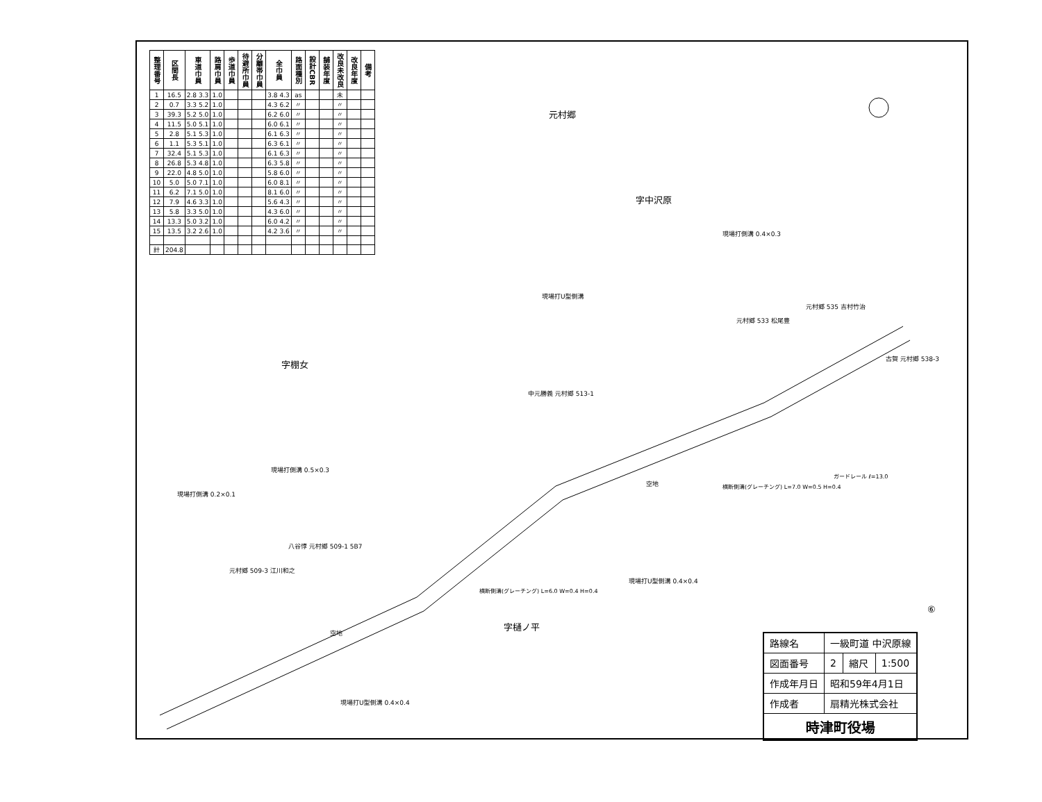| 整理番号 | 区間長 | 車道巾員 | 路肩巾員 | 歩道巾員 | 待避所巾員 | 分離帯巾員 | 全巾員 | 路面種別 | 設計CBR | 舗装年度 | 改良未改良 | 改良年度 | 備考 |
| --- | --- | --- | --- | --- | --- | --- | --- | --- | --- | --- | --- | --- | --- |
| 1 | 16.5 | 2.8 3.3 | 1.0 | | | | 3.8 4.3 | as | | | 未 | | |
| 2 | 0.7 | 3.3 5.2 | 1.0 | | | | 4.3 6.2 | 〃 | | | 〃 | | |
| 3 | 39.3 | 5.2 5.0 | 1.0 | | | | 6.2 6.0 | 〃 | | | 〃 | | |
| 4 | 11.5 | 5.0 5.1 | 1.0 | | | | 6.0 6.1 | 〃 | | | 〃 | | |
| 5 | 2.8 | 5.1 5.3 | 1.0 | | | | 6.1 6.3 | 〃 | | | 〃 | | |
| 6 | 1.1 | 5.3 5.1 | 1.0 | | | | 6.3 6.1 | 〃 | | | 〃 | | |
| 7 | 32.4 | 5.1 5.3 | 1.0 | | | | 6.1 6.3 | 〃 | | | 〃 | | |
| 8 | 26.8 | 5.3 4.8 | 1.0 | | | | 6.3 5.8 | 〃 | | | 〃 | | |
| 9 | 22.0 | 4.8 5.0 | 1.0 | | | | 5.8 6.0 | 〃 | | | 〃 | | |
| 10 | 5.0 | 5.0 7.1 | 1.0 | | | | 6.0 8.1 | 〃 | | | 〃 | | |
| 11 | 6.2 | 7.1 5.0 | 1.0 | | | | 8.1 6.0 | 〃 | | | 〃 | | |
| 12 | 7.9 | 4.6 3.3 | 1.0 | | | | 5.6 4.3 | 〃 | | | 〃 | | |
| 13 | 5.8 | 3.3 5.0 | 1.0 | | | | 4.3 6.0 | 〃 | | | 〃 | | |
| 14 | 13.3 | 5.0 3.2 | 1.0 | | | | 6.0 4.2 | 〃 | | | 〃 | | |
| 15 | 13.5 | 3.2 2.6 | 1.0 | | | | 4.2 3.6 | 〃 | | | 〃 | | |
| 計 | 204.8 | | | | | | | | | | | | |
元村郷
字中沢原
字棚女
現場打側溝 0.4×0.3
現場打U型側溝
元村郷 533 松尾豊
元村郷 535 吉村竹治
中元勝義 元村郷 513-1
古賀 元村郷 538-3
現場打側溝 0.5×0.3
現場打側溝 0.2×0.1
空地
横断側溝(グレーチング) L=7.0 W=0.5 H=0.4
ガードレール ℓ=13.0
八谷惇 元村郷 509-1 5B7
元村郷 509-3 江川和之
横断側溝(グレーチング) L=6.0 W=0.4 H=0.4
現場打U型側溝 0.4×0.4
空地
字樋ノ平
現場打U型側溝 0.4×0.4
⑥
| 路線名 | 一級町道 中沢原線 | | |
| 図面番号 | 2 | 縮尺 | 1:500 |
| 作成年月日 | 昭和59年4月1日 | | |
| 作成者 | 扇精光株式会社 | | |
| 時津町役場 | | | |